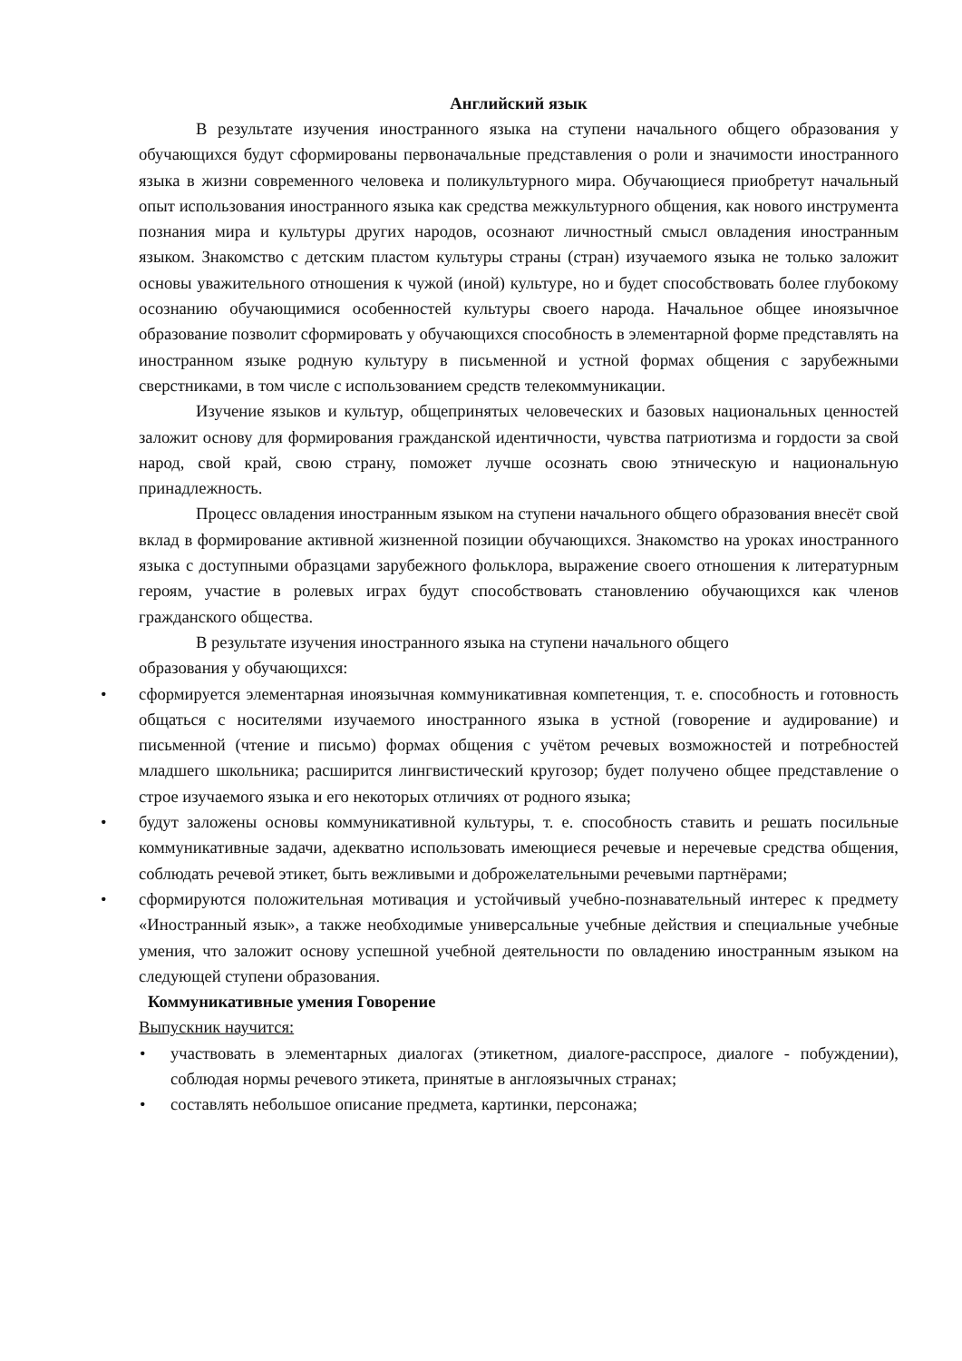Английский язык
В результате изучения иностранного языка на ступени начального общего образования у обучающихся будут сформированы первоначальные представления о роли и значимости иностранного языка в жизни современного человека и поликультурного мира. Обучающиеся приобретут начальный опыт использования иностранного языка как средства межкультурного общения, как нового инструмента познания мира и культуры других народов, осознают личностный смысл овладения иностранным языком. Знакомство с детским пластом культуры страны (стран) изучаемого языка не только заложит основы уважительного отношения к чужой (иной) культуре, но и будет способствовать более глубокому осознанию обучающимися особенностей культуры своего народа. Начальное общее иноязычное образование позволит сформировать у обучающихся способность в элементарной форме представлять на иностранном языке родную культуру в письменной и устной формах общения с зарубежными сверстниками, в том числе с использованием средств телекоммуникации.
Изучение языков и культур, общепринятых человеческих и базовых национальных ценностей заложит основу для формирования гражданской идентичности, чувства патриотизма и гордости за свой народ, свой край, свою страну, поможет лучше осознать свою этническую и национальную принадлежность.
Процесс овладения иностранным языком на ступени начального общего образования внесёт свой вклад в формирование активной жизненной позиции обучающихся. Знакомство на уроках иностранного языка с доступными образцами зарубежного фольклора, выражение своего отношения к литературным героям, участие в ролевых играх будут способствовать становлению обучающихся как членов гражданского общества.
В результате изучения иностранного языка на ступени начального общего
образования у обучающихся:
• сформируется элементарная иноязычная коммуникативная компетенция, т. е. способность и готовность общаться с носителями изучаемого иностранного языка в устной (говорение и аудирование) и письменной (чтение и письмо) формах общения с учётом речевых возможностей и потребностей младшего школьника; расширится лингвистический кругозор; будет получено общее представление о строе изучаемого языка и его некоторых отличиях от родного языка;
• будут заложены основы коммуникативной культуры, т. е. способность ставить и решать посильные коммуникативные задачи, адекватно использовать имеющиеся речевые и неречевые средства общения, соблюдать речевой этикет, быть вежливыми и доброжелательными речевыми партнёрами;
• сформируются положительная мотивация и устойчивый учебно-познавательный интерес к предмету «Иностранный язык», а также необходимые универсальные учебные действия и специальные учебные умения, что заложит основу успешной учебной деятельности по овладению иностранным языком на следующей ступени образования.
Коммуникативные умения Говорение
Выпускник научится:
• участвовать в элементарных диалогах (этикетном, диалоге-расспросе, диалоге - побуждении), соблюдая нормы речевого этикета, принятые в англоязычных странах;
• составлять небольшое описание предмета, картинки, персонажа;